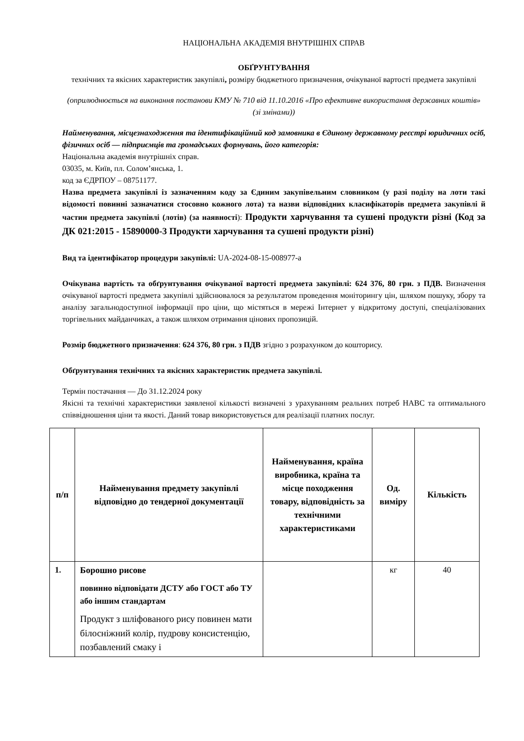НАЦІОНАЛЬНА АКАДЕМІЯ ВНУТРІШНІХ СПРАВ
ОБҐРУНТУВАННЯ
технічних та якісних характеристик закупівлі, розміру бюджетного призначення, очікуваної вартості предмета закупівлі
(оприлюднюється на виконання постанови КМУ № 710 від 11.10.2016 «Про ефективне використання державних коштів» (зі змінами))
Найменування, місцезнаходження та ідентифікаційний код замовника в Єдиному державному реєстрі юридичних осіб, фізичних осіб — підприємців та громадських формувань, його категорія:
Національна академія внутрішніх справ.
03035, м. Київ, пл. Солом’янська, 1.
код за ЄДРПОУ – 08751177.
Назва предмета закупівлі із зазначенням коду за Єдиним закупівельним словником (у разі поділу на лоти такі відомості повинні зазначатися стосовно кожного лота) та назви відповідних класифікаторів предмета закупівлі й частин предмета закупівлі (лотів) (за наявності): Продукти харчування та сушені продукти різні (Код за ДК 021:2015 - 15890000-3 Продукти харчування та сушені продукти різні)
Вид та ідентифікатор процедури закупівлі: UA-2024-08-15-008977-a
Очікувана вартість та обґрунтування очікуваної вартості предмета закупівлі: 624 376, 80 грн. з ПДВ. Визначення очікуваної вартості предмета закупівлі здійснювалося за результатом проведення моніторингу цін, шляхом пошуку, збору та аналізу загальнодоступної інформації про ціни, що містяться в мережі Інтернет у відкритому доступі, спеціалізованих торгівельних майданчиках, а також шляхом отримання цінових пропозицій.
Розмір бюджетного призначення: 624 376, 80 грн. з ПДВ згідно з розрахунком до кошторису.
Обґрунтування технічних та якісних характеристик предмета закупівлі.
Термін постачання — До 31.12.2024 року
Якісні та технічні характеристики заявленої кількості визначені з урахуванням реальних потреб НАВС та оптимального співвідношення ціни та якості. Даний товар використовується для реалізації платних послуг.
| п/п | Найменування предмету закупівлі відповідно до тендерної документації | Найменування, країна виробника, країна та місце походження товару, відповідність за технічними характеристиками | Од. виміру | Кількість |
| --- | --- | --- | --- | --- |
| 1. | Борошно рисове повинно відповідати ДСТУ або ГОСТ або ТУ або іншим стандартам Продукт з шліфованого рису повинен мати білосніжний колір, пудрову консистенцію, позбавлений смаку і | | кг | 40 |